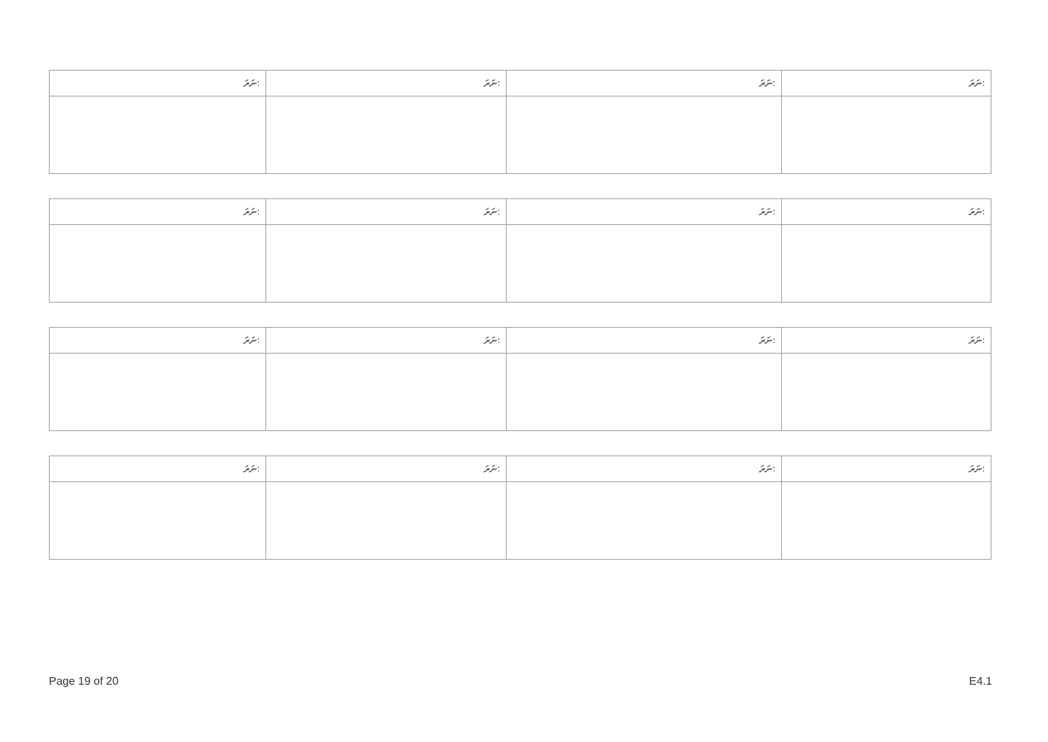| ނަރަ: | ނަރަ: | ނަރަ: | ނަރަ: |
| --- | --- | --- | --- |
| ނަރަ: | ނަރަ: | ނަރަ: | ނަރަ: |
| --- | --- | --- | --- |
| ނަރަ: | ނަރަ: | ނަރަ: | ނަރަ: |
| --- | --- | --- | --- |
| ނަރަ: | ނަރަ: | ނަރަ: | ނަރަ: |
| --- | --- | --- | --- |
Page 19 of 20 E4.1